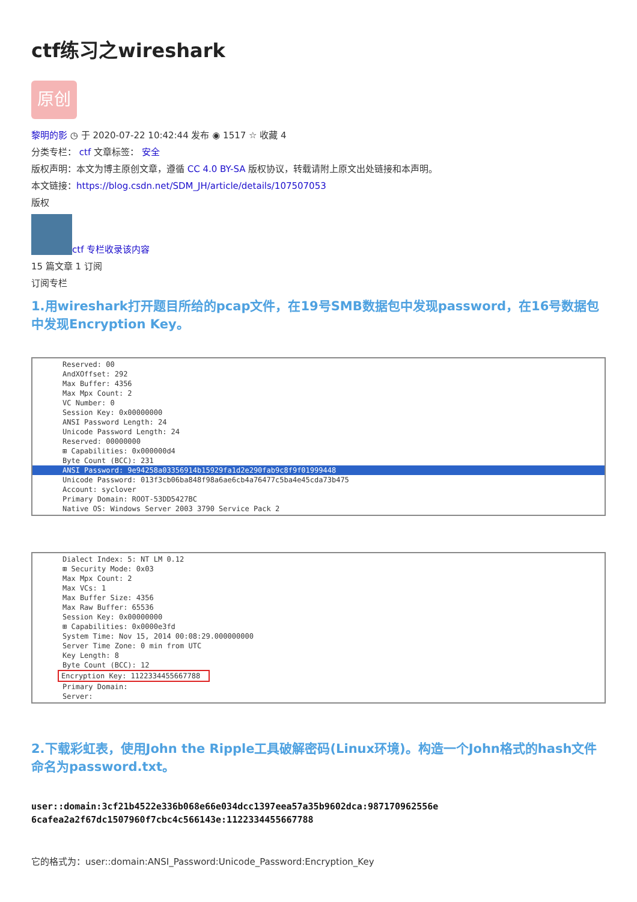ctf练习之wireshark
原创
黎明的影 ◷ 于 2020-07-22 10:42:44 发布 ◉ 1517 ☆ 收藏 4
分类专栏： ctf 文章标签： 安全
版权声明：本文为博主原创文章，遵循 CC 4.0 BY-SA 版权协议，转载请附上原文出处链接和本声明。
本文链接：https://blog.csdn.net/SDM_JH/article/details/107507053
版权
ctf 专栏收录该内容
15 篇文章 1 订阅
订阅专栏
1.用wireshark打开题目所给的pcap文件，在19号SMB数据包中发现password，在16号数据包中发现Encryption Key。
Reserved: 00
AndXOffset: 292
Max Buffer: 4356
Max Mpx Count: 2
VC Number: 0
Session Key: 0x00000000
ANSI Password Length: 24
Unicode Password Length: 24
Reserved: 00000000
⊞ Capabilities: 0x000000d4
Byte Count (BCC): 231
ANSI Password: 9e94258a03356914b15929fa1d2e290fab9c8f9f01999448
Unicode Password: 013f3cb06ba848f98a6ae6cb4a76477c5ba4e45cda73b475
Account: syclover
Primary Domain: ROOT-53DD5427BC
Native OS: Windows Server 2003 3790 Service Pack 2
Dialect Index: 5: NT LM 0.12
⊞ Security Mode: 0x03
Max Mpx Count: 2
Max VCs: 1
Max Buffer Size: 4356
Max Raw Buffer: 65536
Session Key: 0x00000000
⊞ Capabilities: 0x0000e3fd
System Time: Nov 15, 2014 00:08:29.000000000
Server Time Zone: 0 min from UTC
Key Length: 8
Byte Count (BCC): 12
Encryption Key: 1122334455667788
Primary Domain:
Server:
2.下载彩虹表，使用John the Ripple工具破解密码(Linux环境)。构造一个John格式的hash文件命名为password.txt。
user::domain:3cf21b4522e336b068e66e034dcc1397eea57a35b9602dca:987170962556e
6cafea2a2f67dc1507960f7cbc4c566143e:1122334455667788
它的格式为：user::domain:ANSI_Password:Unicode_Password:Encryption_Key